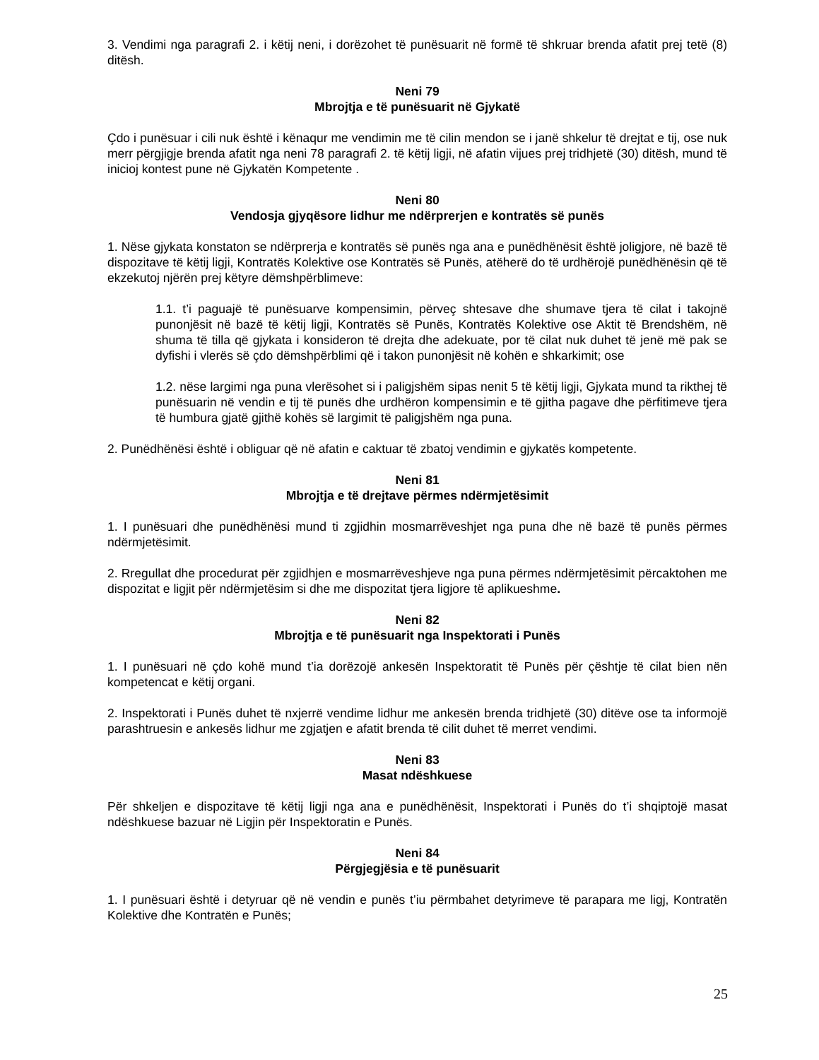3. Vendimi nga paragrafi 2. i këtij neni, i dorëzohet të punësuarit në formë të shkruar brenda afatit prej tetë (8) ditësh.
Neni 79
Mbrojtja e të punësuarit në Gjykatë
Çdo i punësuar i cili nuk është i kënaqur me vendimin me të cilin mendon se i janë shkelur të drejtat e tij, ose nuk merr përgjigje brenda afatit nga neni 78 paragrafi 2. të këtij ligji, në afatin vijues prej tridhjetë (30) ditësh, mund të inicioj kontest pune në Gjykatën Kompetente .
Neni 80
Vendosja gjyqësore lidhur me ndërprerjen e kontratës së punës
1. Nëse gjykata konstaton se ndërprerja e kontratës së punës nga ana e punëdhënësit është joligjore, në bazë të dispozitave të këtij ligji, Kontratës Kolektive ose Kontratës së Punës, atëherë do të urdhërojë punëdhënësin që të ekzekutoj njërën prej këtyre dëmshpërblimeve:
1.1. t’i paguajë të punësuarve kompensimin, përveç shtesave dhe shumave tjera të cilat i takojnë punonjësit në bazë të këtij ligji, Kontratës së Punës, Kontratës Kolektive ose Aktit të Brendshëm, në shuma të tilla që gjykata i konsideron të drejta dhe adekuate, por të cilat nuk duhet të jenë më pak se dyfishi i vlerës së çdo dëmshpërblimi që i takon punonjësit në kohën e shkarkimit; ose
1.2. nëse largimi nga puna vlerësohet si i paligjshëm sipas nenit 5 të këtij ligji, Gjykata mund ta rikthej të punësuarin në vendin e tij të punës dhe urdhëron kompensimin e të gjitha pagave dhe përfitimeve tjera të humbura gjatë gjithë kohës së largimit të paligjshëm nga puna.
2. Punëdhënësi është i obliguar që në afatin e caktuar të zbatoj vendimin e gjykatës kompetente.
Neni 81
Mbrojtja e të drejtave përmes ndërmjetësimit
1. I punësuari dhe punëdhënësi mund ti zgjidhin mosmarrëveshjet nga puna dhe në bazë të punës përmes ndërmjetësimit.
2. Rregullat dhe procedurat për zgjidhjen e mosmarrëveshjeve nga puna përmes ndërmjetësimit përcaktohen me dispozitat e ligjit për ndërmjetësim si dhe me dispozitat tjera ligjore të aplikueshme.
Neni 82
Mbrojtja e të punësuarit nga Inspektorati i Punës
1. I punësuari në çdo kohë mund t’ia dorëzojë ankesën Inspektoratit të Punës për çështje të cilat bien nën kompetencat e këtij organi.
2. Inspektorati i Punës duhet të nxjerrë vendime lidhur me ankesën brenda tridhjetë (30) ditëve ose ta informojë parashtruesin e ankesës lidhur me zgjatjen e afatit brenda të cilit duhet të merret vendimi.
Neni 83
Masat ndëshkuese
Për shkeljen e dispozitave të këtij ligji nga ana e punëdhënësit, Inspektorati i Punës do t’i shqiptojë masat ndëshkuese bazuar në Ligjin për Inspektoratin e Punës.
Neni 84
Përgjegjësia e të punësuarit
1. I punësuari është i detyruar që në vendin e punës t’iu përmbahet detyrimeve të parapara me ligj, Kontratën Kolektive dhe Kontratën e Punës;
25